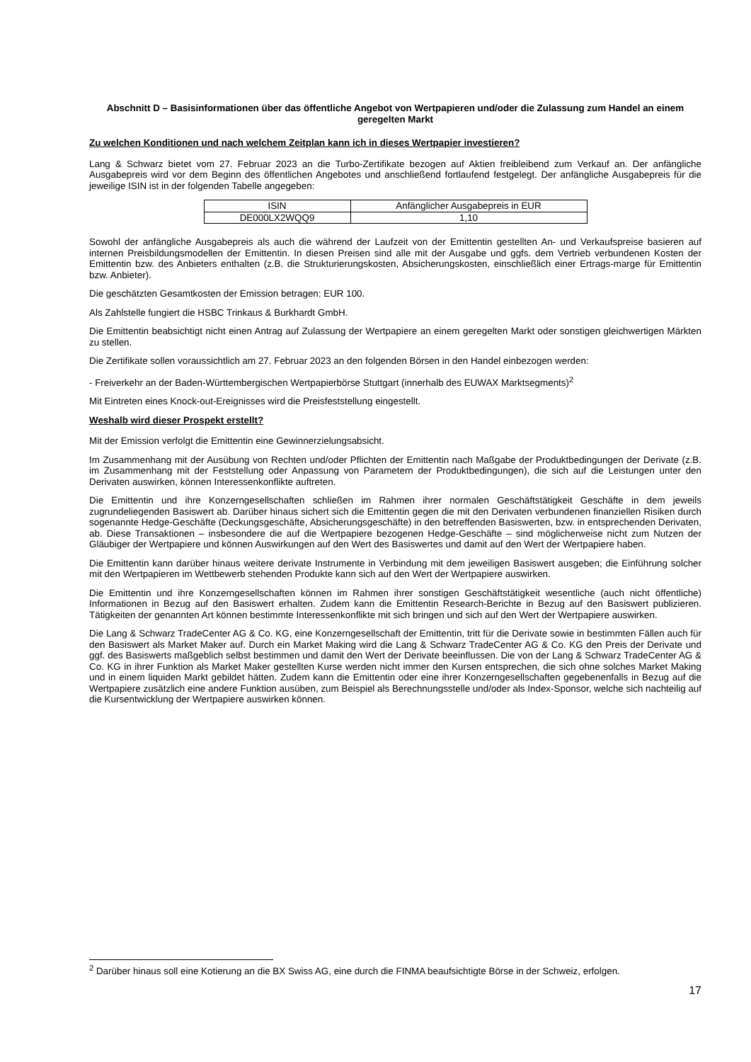Abschnitt D – Basisinformationen über das öffentliche Angebot von Wertpapieren und/oder die Zulassung zum Handel an einem geregelten Markt
Zu welchen Konditionen und nach welchem Zeitplan kann ich in dieses Wertpapier investieren?
Lang & Schwarz bietet vom 27. Februar 2023 an die Turbo-Zertifikate bezogen auf Aktien freibleibend zum Verkauf an. Der anfängliche Ausgabepreis wird vor dem Beginn des öffentlichen Angebotes und anschließend fortlaufend festgelegt. Der anfängliche Ausgabepreis für die jeweilige ISIN ist in der folgenden Tabelle angegeben:
| ISIN | Anfänglicher Ausgabepreis in EUR |
| --- | --- |
| DE000LX2WQQ9 | 1,10 |
Sowohl der anfängliche Ausgabepreis als auch die während der Laufzeit von der Emittentin gestellten An- und Verkaufspreise basieren auf internen Preisbildungsmodellen der Emittentin. In diesen Preisen sind alle mit der Ausgabe und ggfs. dem Vertrieb verbundenen Kosten der Emittentin bzw. des Anbieters enthalten (z.B. die Strukturierungskosten, Absicherungskosten, einschließlich einer Ertrags-marge für Emittentin bzw. Anbieter).
Die geschätzten Gesamtkosten der Emission betragen: EUR 100.
Als Zahlstelle fungiert die HSBC Trinkaus & Burkhardt GmbH.
Die Emittentin beabsichtigt nicht einen Antrag auf Zulassung der Wertpapiere an einem geregelten Markt oder sonstigen gleichwertigen Märkten zu stellen.
Die Zertifikate sollen voraussichtlich am 27. Februar 2023 an den folgenden Börsen in den Handel einbezogen werden:
- Freiverkehr an der Baden-Württembergischen Wertpapierbörse Stuttgart (innerhalb des EUWAX Marktsegments)<sup>2</sup>
Mit Eintreten eines Knock-out-Ereignisses wird die Preisfeststellung eingestellt.
Weshalb wird dieser Prospekt erstellt?
Mit der Emission verfolgt die Emittentin eine Gewinnerzielungsabsicht.
Im Zusammenhang mit der Ausübung von Rechten und/oder Pflichten der Emittentin nach Maßgabe der Produktbedingungen der Derivate (z.B. im Zusammenhang mit der Feststellung oder Anpassung von Parametern der Produktbedingungen), die sich auf die Leistungen unter den Derivaten auswirken, können Interessenkonflikte auftreten.
Die Emittentin und ihre Konzerngesellschaften schließen im Rahmen ihrer normalen Geschäftstätigkeit Geschäfte in dem jeweils zugrundeliegenden Basiswert ab. Darüber hinaus sichert sich die Emittentin gegen die mit den Derivaten verbundenen finanziellen Risiken durch sogenannte Hedge-Geschäfte (Deckungsgeschäfte, Absicherungsgeschäfte) in den betreffenden Basiswerten, bzw. in entsprechenden Derivaten, ab. Diese Transaktionen – insbesondere die auf die Wertpapiere bezogenen Hedge-Geschäfte – sind möglicherweise nicht zum Nutzen der Gläubiger der Wertpapiere und können Auswirkungen auf den Wert des Basiswertes und damit auf den Wert der Wertpapiere haben.
Die Emittentin kann darüber hinaus weitere derivate Instrumente in Verbindung mit dem jeweiligen Basiswert ausgeben; die Einführung solcher mit den Wertpapieren im Wettbewerb stehenden Produkte kann sich auf den Wert der Wertpapiere auswirken.
Die Emittentin und ihre Konzerngesellschaften können im Rahmen ihrer sonstigen Geschäftstätigkeit wesentliche (auch nicht öffentliche) Informationen in Bezug auf den Basiswert erhalten. Zudem kann die Emittentin Research-Berichte in Bezug auf den Basiswert publizieren. Tätigkeiten der genannten Art können bestimmte Interessenkonflikte mit sich bringen und sich auf den Wert der Wertpapiere auswirken.
Die Lang & Schwarz TradeCenter AG & Co. KG, eine Konzerngesellschaft der Emittentin, tritt für die Derivate sowie in bestimmten Fällen auch für den Basiswert als Market Maker auf. Durch ein Market Making wird die Lang & Schwarz TradeCenter AG & Co. KG den Preis der Derivate und ggf. des Basiswerts maßgeblich selbst bestimmen und damit den Wert der Derivate beeinflussen. Die von der Lang & Schwarz TradeCenter AG & Co. KG in ihrer Funktion als Market Maker gestellten Kurse werden nicht immer den Kursen entsprechen, die sich ohne solches Market Making und in einem liquiden Markt gebildet hätten. Zudem kann die Emittentin oder eine ihrer Konzerngesellschaften gegebenenfalls in Bezug auf die Wertpapiere zusätzlich eine andere Funktion ausüben, zum Beispiel als Berechnungsstelle und/oder als Index-Sponsor, welche sich nachteilig auf die Kursentwicklung der Wertpapiere auswirken können.
<sup>2</sup> Darüber hinaus soll eine Kotierung an die BX Swiss AG, eine durch die FINMA beaufsichtigte Börse in der Schweiz, erfolgen.
17